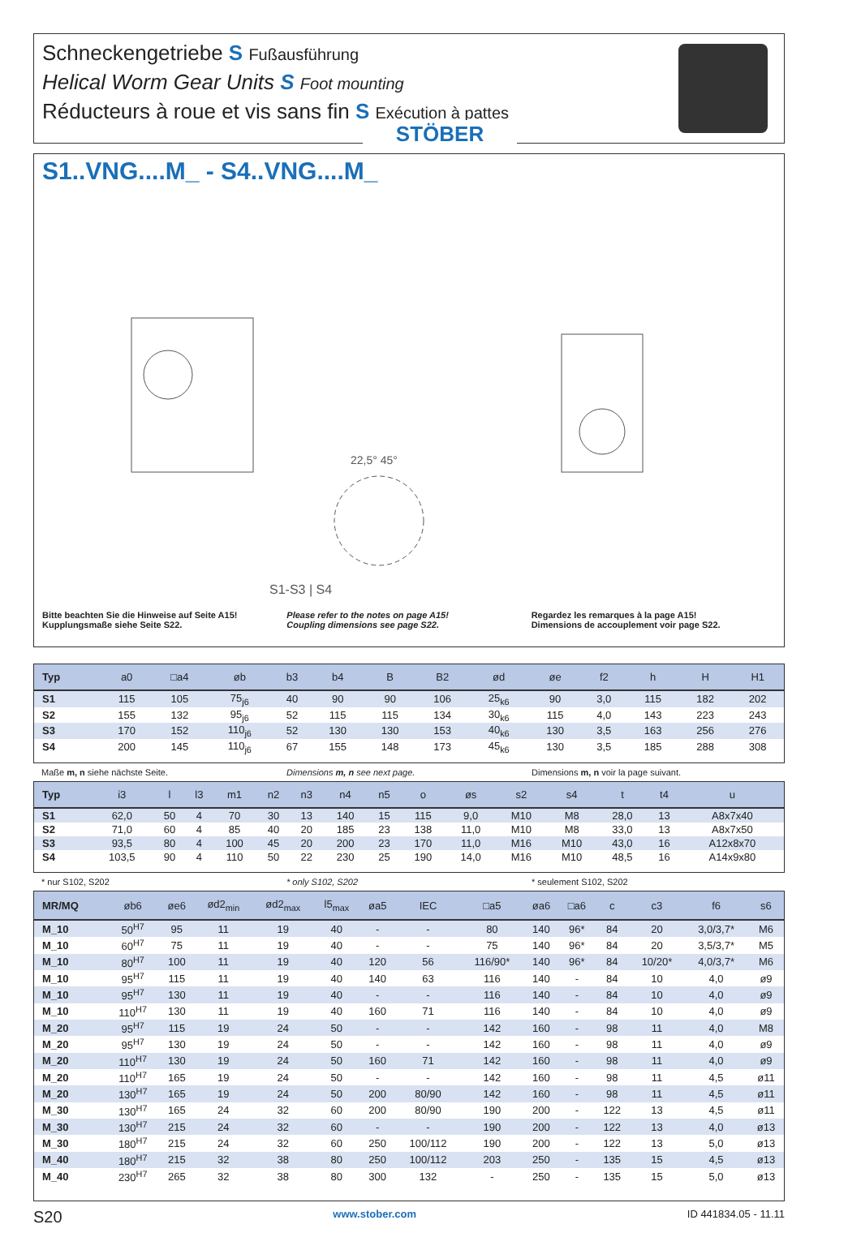Schneckengetriebe S Fußausführung
Helical Worm Gear Units S Foot mounting
Réducteurs à roue et vis sans fin S Exécution à pattes
STÖBER
S1..VNG....M_ - S4..VNG....M_
S1-S3 | S4
22,5° 45°
Bitte beachten Sie die Hinweise auf Seite A15!
Kupplungsmaße siehe Seite S22.
Please refer to the notes on page A15!
Coupling dimensions see page S22.
Regardez les remarques à la page A15!
Dimensions de accouplement voir page S22.
| Typ | a0 | □a4 | øb | b3 | b4 | B | B2 | ød | øe | f2 | h | H | H1 |
| --- | --- | --- | --- | --- | --- | --- | --- | --- | --- | --- | --- | --- | --- |
| S1 | 115 | 105 | 75<sub>j6</sub> | 40 | 90 | 90 | 106 | 25<sub>k6</sub> | 90 | 3,0 | 115 | 182 | 202 |
| S2 | 155 | 132 | 95<sub>j6</sub> | 52 | 115 | 115 | 134 | 30<sub>k6</sub> | 115 | 4,0 | 143 | 223 | 243 |
| S3 | 170 | 152 | 110<sub>j6</sub> | 52 | 130 | 130 | 153 | 40<sub>k6</sub> | 130 | 3,5 | 163 | 256 | 276 |
| S4 | 200 | 145 | 110<sub>j6</sub> | 67 | 155 | 148 | 173 | 45<sub>k6</sub> | 130 | 3,5 | 185 | 288 | 308 |
Maße m, n siehe nächste Seite. Dimensions m, n see next page. Dimensions m, n voir la page suivant.
| Typ | i3 | l | l3 | m1 | n2 | n3 | n4 | n5 | o | øs | s2 | s4 | t | t4 | u |
| --- | --- | --- | --- | --- | --- | --- | --- | --- | --- | --- | --- | --- | --- | --- | --- |
| S1 | 62,0 | 50 | 4 | 70 | 30 | 13 | 140 | 15 | 115 | 9,0 | M10 | M8 | 28,0 | 13 | A8x7x40 |
| S2 | 71,0 | 60 | 4 | 85 | 40 | 20 | 185 | 23 | 138 | 11,0 | M10 | M8 | 33,0 | 13 | A8x7x50 |
| S3 | 93,5 | 80 | 4 | 100 | 45 | 20 | 200 | 23 | 170 | 11,0 | M16 | M10 | 43,0 | 16 | A12x8x70 |
| S4 | 103,5 | 90 | 4 | 110 | 50 | 22 | 230 | 25 | 190 | 14,0 | M16 | M10 | 48,5 | 16 | A14x9x80 |
* nur S102, S202 * only S102, S202 * seulement S102, S202
| MR/MQ | øb6 | øe6 | ød2<sub>min</sub> | ød2<sub>max</sub> | l5<sub>max</sub> | øa5 | IEC | □a5 | øa6 | □a6 | c | c3 | f6 | s6 |
| --- | --- | --- | --- | --- | --- | --- | --- | --- | --- | --- | --- | --- | --- | --- |
| M_10 | 50<sup>H7</sup> | 95 | 11 | 19 | 40 | - | - | 80 | 140 | 96* | 84 | 20 | 3,0/3,7* | M6 |
| M_10 | 60<sup>H7</sup> | 75 | 11 | 19 | 40 | - | - | 75 | 140 | 96* | 84 | 20 | 3,5/3,7* | M5 |
| M_10 | 80<sup>H7</sup> | 100 | 11 | 19 | 40 | 120 | 56 | 116/90* | 140 | 96* | 84 | 10/20* | 4,0/3,7* | M6 |
| M_10 | 95<sup>H7</sup> | 115 | 11 | 19 | 40 | 140 | 63 | 116 | 140 | - | 84 | 10 | 4,0 | ø9 |
| M_10 | 95<sup>H7</sup> | 130 | 11 | 19 | 40 | - | - | 116 | 140 | - | 84 | 10 | 4,0 | ø9 |
| M_10 | 110<sup>H7</sup> | 130 | 11 | 19 | 40 | 160 | 71 | 116 | 140 | - | 84 | 10 | 4,0 | ø9 |
| M_20 | 95<sup>H7</sup> | 115 | 19 | 24 | 50 | - | - | 142 | 160 | - | 98 | 11 | 4,0 | M8 |
| M_20 | 95<sup>H7</sup> | 130 | 19 | 24 | 50 | - | - | 142 | 160 | - | 98 | 11 | 4,0 | ø9 |
| M_20 | 110<sup>H7</sup> | 130 | 19 | 24 | 50 | 160 | 71 | 142 | 160 | - | 98 | 11 | 4,0 | ø9 |
| M_20 | 110<sup>H7</sup> | 165 | 19 | 24 | 50 | - | - | 142 | 160 | - | 98 | 11 | 4,5 | ø11 |
| M_20 | 130<sup>H7</sup> | 165 | 19 | 24 | 50 | 200 | 80/90 | 142 | 160 | - | 98 | 11 | 4,5 | ø11 |
| M_30 | 130<sup>H7</sup> | 165 | 24 | 32 | 60 | 200 | 80/90 | 190 | 200 | - | 122 | 13 | 4,5 | ø11 |
| M_30 | 130<sup>H7</sup> | 215 | 24 | 32 | 60 | - | - | 190 | 200 | - | 122 | 13 | 4,0 | ø13 |
| M_30 | 180<sup>H7</sup> | 215 | 24 | 32 | 60 | 250 | 100/112 | 190 | 200 | - | 122 | 13 | 5,0 | ø13 |
| M_40 | 180<sup>H7</sup> | 215 | 32 | 38 | 80 | 250 | 100/112 | 203 | 250 | - | 135 | 15 | 4,5 | ø13 |
| M_40 | 230<sup>H7</sup> | 265 | 32 | 38 | 80 | 300 | 132 | - | 250 | - | 135 | 15 | 5,0 | ø13 |
S20 www.stober.com ID 441834.05 - 11.11